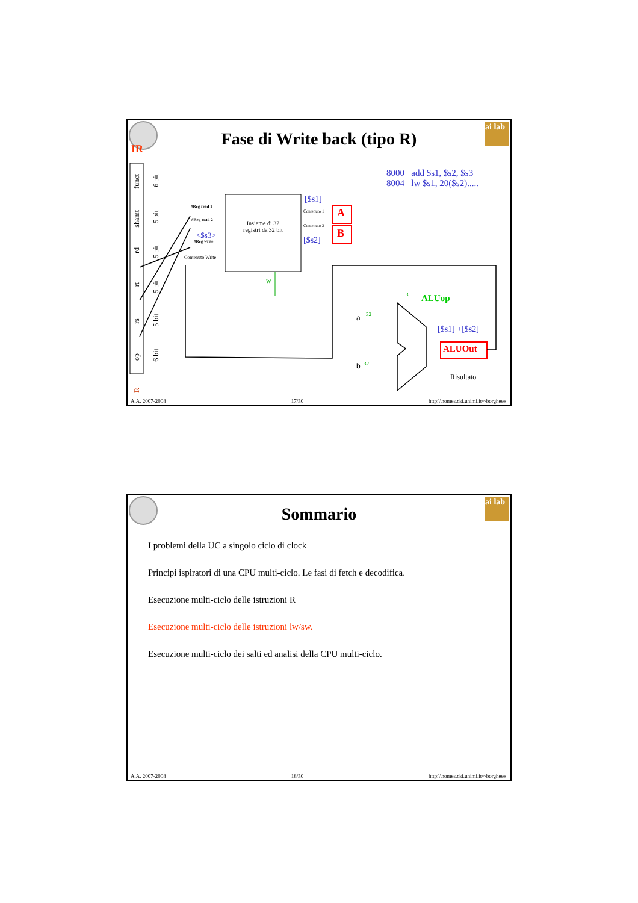ai lab
Fase di Write back (tipo R)
IR
8000 add $s1, $s2, $s3
8004 lw $s1, 20($s2).....
funct
6 bit
shamt
5 bit
rd
5 bit
rt
5 bit
rs
5 bit
op
6 bit
R
#Reg read 1
#Reg read 2
<$s3>
#Reg write
Contenuto Write
Insieme di 32
registri da 32 bit
[$s1]
Contenuto 1
Contenuto 2
[$s2]
A
B
w
3 ALUop
a 32
b 32
[$s1] +[$s2]
ALUOut
Risultato
A.A. 2007-2008 17/30 http:\\homes.dsi.unimi.it\~borghese
ai lab
Sommario
I problemi della UC a singolo ciclo di clock
Principi ispiratori di una CPU multi-ciclo. Le fasi di fetch e decodifica.
Esecuzione multi-ciclo delle istruzioni R
Esecuzione multi-ciclo delle istruzioni lw/sw.
Esecuzione multi-ciclo dei salti ed analisi della CPU multi-ciclo.
A.A. 2007-2008 18/30 http:\\homes.dsi.unimi.it\~borghese